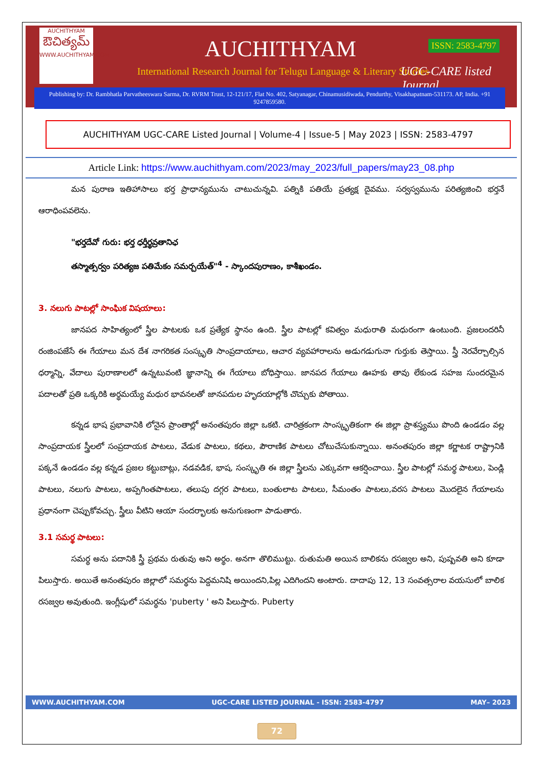AUCHITHYAM
ఔచిత్యమ్
WWW.AUCHITHYAM.COM
AUCHITHYAM ISSN: 2583-4797
International Research Journal for Telugu Language & Literary Studies
UGC-CARE listed Journal
Publishing by: Dr. Rambhatla Parvatheeswara Sarma, Dr. RVRM Trust, 12-121/17, Flat No. 402, Satyanagar, Chinamusidiwada, Pendurthy, Visakhapatnam-531173. AP, India. +91 9247859580.
AUCHITHYAM UGC-CARE Listed Journal | Volume-4 | Issue-5 | May 2023 | ISSN: 2583-4797
Article Link: https://www.auchithyam.com/2023/may_2023/full_papers/may23_08.php
మన పురాణ ఇతిహాసాలు భర్త ప్రాధాన్యమును చాటుచున్నవి. పత్నికి పతియే ప్రత్యక్ష దైవము. సర్వస్వమును పరిత్యజించి భర్తనే ఆరాధింపవలెను.
"భర్తదేవో గురు: భర్త ధర్తీర్థవ్రతానిఛ
తస్మాత్సర్వం పరిత్యజ పతిమేకం సమర్చయేత్"<sup>4</sup> - స్కాందపురాణం, కాశీఖండం.
3. నలుగు పాటల్లో సాంఘిక విషయాలు:
జానపద సాహిత్యంలో స్త్రీల పాటలకు ఒక ప్రత్యేక స్థానం ఉంది. స్త్రీల పాటల్లో కవిత్వం మధురాతి మధురంగా ఉంటుంది. ప్రజలందరినీ రంజింపజేసే ఈ గేయాలు మన దేశ నాగరికత సంస్కృతి సాంప్రదాయాలు, ఆచార వ్యవహారాలను అడుగడుగునా గుర్తుకు తెస్తాయి. స్త్రీ నెరవేర్చాల్సిన ధర్మాన్ని, వేదాలు పురాణాలలో ఉన్నటువంటి జ్ఞానాన్ని ఈ గేయాలు బోధిస్తాయి. జానపద గేయాలు ఊహకు తావు లేకుండ సహజ సుందరమైన పదాలతో ప్రతి ఒక్కరికి అర్థమయ్యే మధుర భావనలతో జానపదుల హృదయాల్లోకి చొచ్చుకు పోతాయి.
కన్నడ భాష ప్రభావానికి లోనైన ప్రాంతాల్లో అనంతపురం జిల్లా ఒకటి. చారిత్రకంగా సాంస్కృతికంగా ఈ జిల్లా ప్రాశస్త్యము పొంది ఉండడం వల్ల సాంప్రదాయక స్త్రీలలో సంప్రదాయక పాటలు, వేడుక పాటలు, కథలు, పౌరాణిక పాటలు చోటుచేసుకున్నాయి. అనంతపురం జిల్లా కర్ణాటక రాష్ట్రానికి పక్కనే ఉండడం వల్ల కన్నడ ప్రజల కట్టుబాట్లు, నడవడిక, భాష, సంస్కృతి ఈ జిల్లా స్త్రీలను ఎక్కువగా ఆకర్షించాయి. స్త్రీల పాటల్లో సమర్థ పాటలు, పెండ్లి పాటలు, నలుగు పాటలు, అప్పగింతపాటలు, తలుపు దగ్గర పాటలు, బంతులాట పాటలు, సీమంతం పాటలు,వరస పాటలు మొదలైన గేయాలను ప్రధానంగా చెప్పుకోవచ్చు. స్త్రీలు వీటిని ఆయా సందర్భాలకు అనుగుణంగా పాడుతారు.
3.1 సమర్థ పాటలు:
సమర్థ అను పదానికి స్త్రీ ప్రథమ రుతువు అని అర్థం. అనగా తొలిముట్టు. రుతుమతి అయిన బాలికను రసజ్వల అని, పుష్పవతి అని కూడా పిలుస్తారు. అయితే అనంతపురం జిల్లాలో సమర్థను పెద్దమనిషి అయిందని,పిల్ల ఎదిగిందని అంటారు. దాదాపు 12, 13 సంవత్సరాల వయసులో బాలిక రసజ్వల అవుతుంది. ఇంగ్లీషులో సమర్థను 'puberty ' అని పిలుస్తారు. Puberty
WWW.AUCHITHYAM.COM UGC-CARE LISTED JOURNAL - ISSN: 2583-4797 MAY– 2023
72